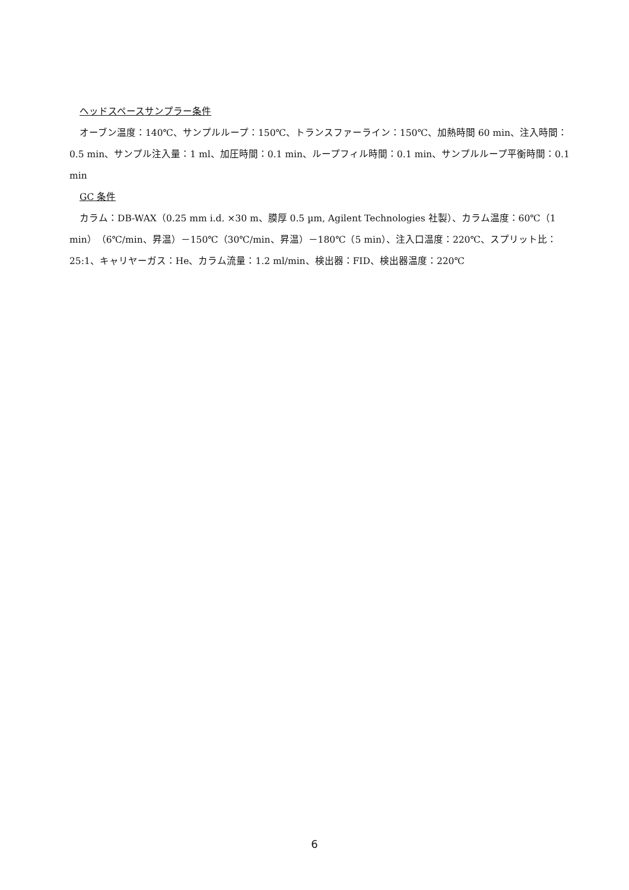ヘッドスペースサンプラー条件
オーブン温度：140℃、サンプルループ：150℃、トランスファーライン：150℃、加熱時間 60 min、注入時間：0.5 min、サンプル注入量：1 ml、加圧時間：0.1 min、ループフィル時間：0.1 min、サンプルループ平衡時間：0.1 min
GC 条件
カラム：DB-WAX（0.25 mm i.d. ×30 m、膜厚 0.5 µm, Agilent Technologies 社製）、カラム温度：60℃（1 min）（6℃/min、昇温）－150℃（30℃/min、昇温）－180℃（5 min）、注入口温度：220℃、スプリット比：25:1、キャリヤーガス：He、カラム流量：1.2 ml/min、検出器：FID、検出器温度：220℃
6